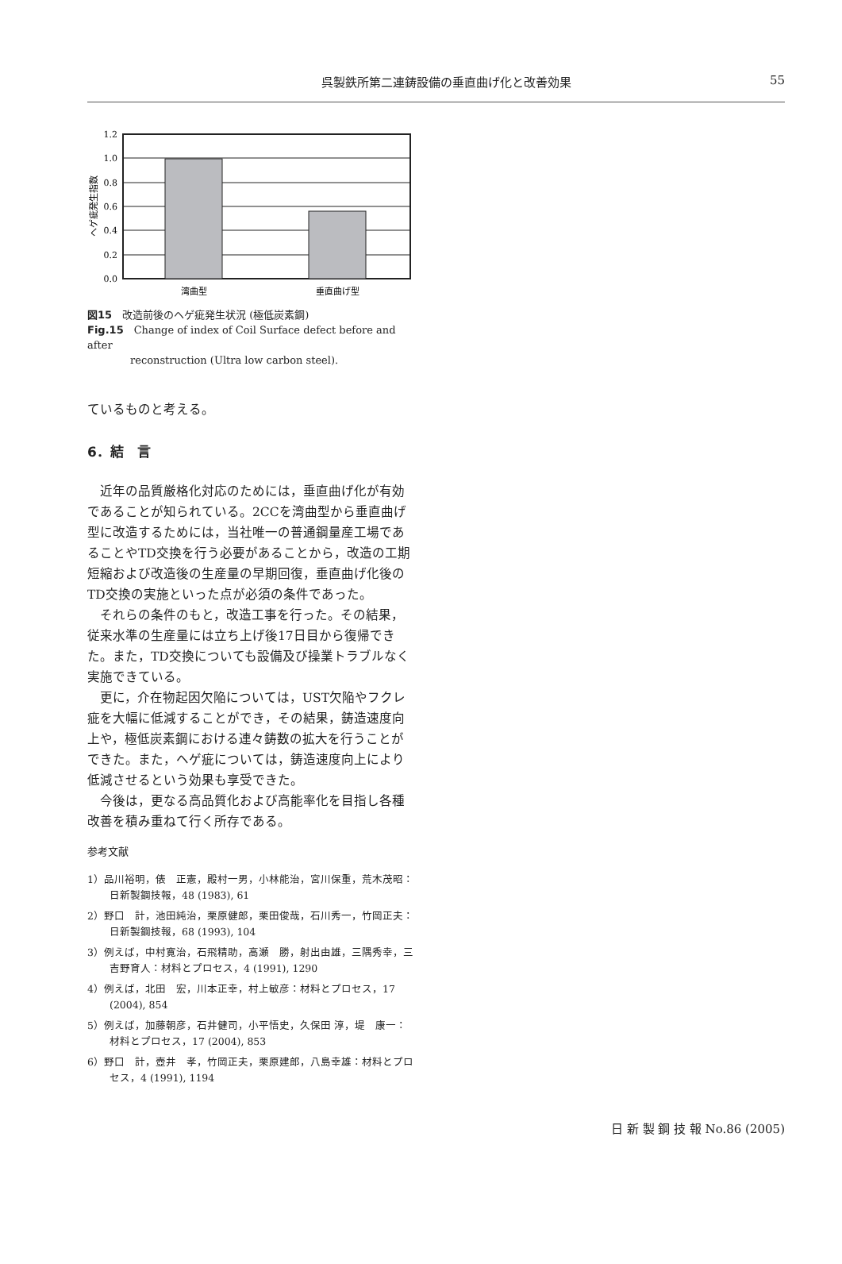呉製鉄所第二連鋳設備の垂直曲げ化と改善効果 55
1.2
1.0
0.8
0.6
0.4
0.2
0.0
湾曲型
垂直曲げ型
ヘゲ疵発生指数
図15　改造前後のヘゲ疵発生状況 (極低炭素鋼)
Fig.15　Change of index of Coil Surface defect before and after
reconstruction (Ultra low carbon steel).
ているものと考える。
6．結　言
　近年の品質厳格化対応のためには，垂直曲げ化が有効であることが知られている。2CCを湾曲型から垂直曲げ型に改造するためには，当社唯一の普通鋼量産工場であることやTD交換を行う必要があることから，改造の工期短縮および改造後の生産量の早期回復，垂直曲げ化後のTD交換の実施といった点が必須の条件であった。
　それらの条件のもと，改造工事を行った。その結果，従来水準の生産量には立ち上げ後17日目から復帰できた。また，TD交換についても設備及び操業トラブルなく実施できている。
　更に，介在物起因欠陥については，UST欠陥やフクレ疵を大幅に低減することができ，その結果，鋳造速度向上や，極低炭素鋼における連々鋳数の拡大を行うことができた。また，ヘゲ疵については，鋳造速度向上により低減させるという効果も享受できた。
　今後は，更なる高品質化および高能率化を目指し各種改善を積み重ねて行く所存である。
参考文献
1）品川裕明，俵　正憲，殿村一男，小林能治，宮川保重，荒木茂昭：日新製鋼技報，48 (1983), 61
2）野口　計，池田純治，栗原健郎，栗田俊哉，石川秀一，竹岡正夫：日新製鋼技報，68 (1993), 104
3）例えば，中村寛治，石飛精助，高瀬　勝，射出由雄，三隅秀幸，三吉野育人：材料とプロセス，4 (1991), 1290
4）例えば，北田　宏，川本正幸，村上敏彦：材料とプロセス，17 (2004), 854
5）例えば，加藤朝彦，石井健司，小平悟史，久保田 淳，堤　康一：材料とプロセス，17 (2004), 853
6）野口　計，壺井　孝，竹岡正夫，栗原建郎，八島幸雄：材料とプロセス，4 (1991), 1194
日 新 製 鋼 技 報 No.86 (2005)